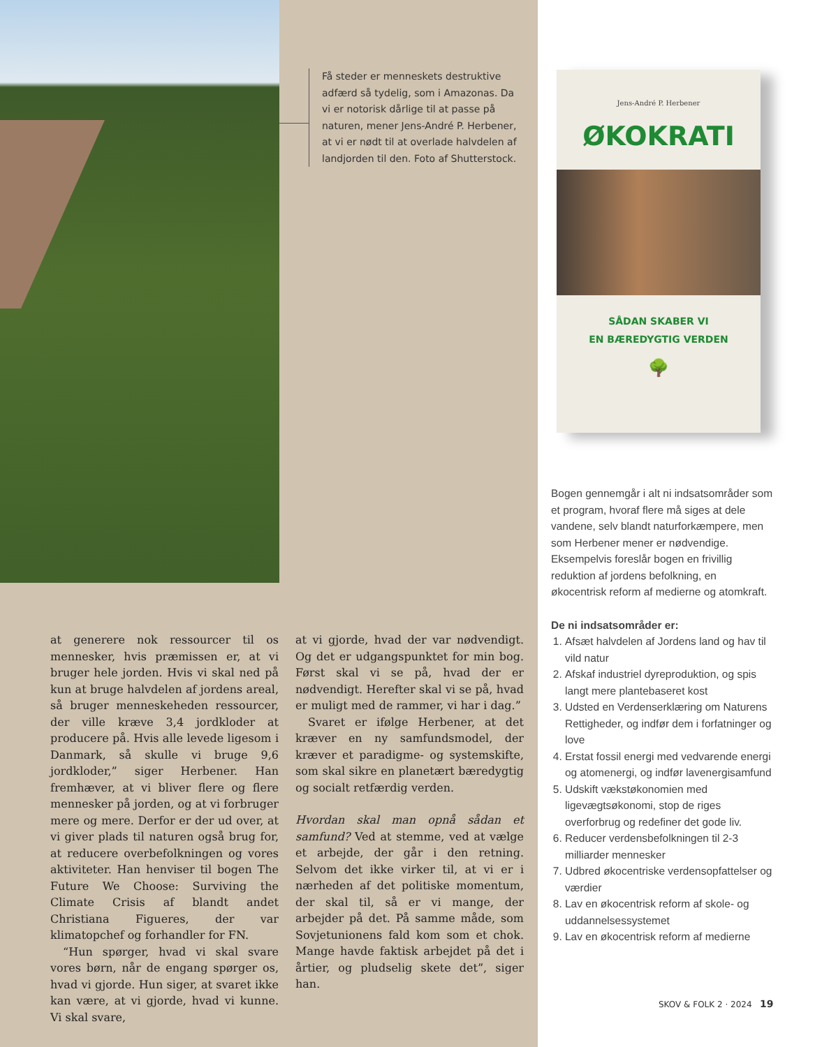Få steder er menneskets destruktive adfærd så tydelig, som i Amazonas. Da vi er notorisk dårlige til at passe på naturen, mener Jens-André P. Herbener, at vi er nødt til at overlade halvdelen af landjorden til den. Foto af Shutterstock.
Jens-André P. Herbener
ØKOKRATI
SÅDAN SKABER VI
EN BÆREDYGTIG VERDEN
🌳
at generere nok ressourcer til os mennesker, hvis præmissen er, at vi bruger hele jorden. Hvis vi skal ned på kun at bruge halvdelen af jordens areal, så bruger menneskeheden ressourcer, der ville kræve 3,4 jordkloder at producere på. Hvis alle levede ligesom i Danmark, så skulle vi bruge 9,6 jordkloder,” siger Herbener. Han fremhæver, at vi bliver flere og flere mennesker på jorden, og at vi forbruger mere og mere. Derfor er der ud over, at vi giver plads til naturen også brug for, at reducere overbefolkningen og vores aktiviteter. Han henviser til bogen The Future We Choose: Surviving the Climate Crisis af blandt andet Christiana Figueres, der var klimatopchef og forhandler for FN.
“Hun spørger, hvad vi skal svare vores børn, når de engang spørger os, hvad vi gjorde. Hun siger, at svaret ikke kan være, at vi gjorde, hvad vi kunne. Vi skal svare,
at vi gjorde, hvad der var nødvendigt. Og det er udgangspunktet for min bog. Først skal vi se på, hvad der er nødvendigt. Herefter skal vi se på, hvad er muligt med de rammer, vi har i dag.”
Svaret er ifølge Herbener, at det kræver en ny samfundsmodel, der kræver et paradigme- og systemskifte, som skal sikre en planetært bæredygtig og socialt retfærdig verden.
Hvordan skal man opnå sådan et samfund? Ved at stemme, ved at vælge et arbejde, der går i den retning. Selvom det ikke virker til, at vi er i nærheden af det politiske momentum, der skal til, så er vi mange, der arbejder på det. På samme måde, som Sovjetunionens fald kom som et chok. Mange havde faktisk arbejdet på det i årtier, og pludselig skete det”, siger han.
Bogen gennemgår i alt ni indsatsområder som et program, hvoraf flere må siges at dele vandene, selv blandt naturforkæmpere, men som Herbener mener er nødvendige. Eksempelvis foreslår bogen en frivillig reduktion af jordens befolkning, en økocentrisk reform af medierne og atomkraft.
De ni indsatsområder er:
1. Afsæt halvdelen af Jordens land og hav til vild natur
2. Afskaf industriel dyreproduktion, og spis langt mere plantebaseret kost
3. Udsted en Verdenserklæring om Naturens Rettigheder, og indfør dem i forfatninger og love
4. Erstat fossil energi med vedvarende energi og atomenergi, og indfør lavenergisamfund
5. Udskift vækstøkonomien med ligevægtsøkonomi, stop de riges overforbrug og redefiner det gode liv.
6. Reducer verdensbefolkningen til 2-3 milliarder mennesker
7. Udbred økocentriske verdensopfattelser og værdier
8. Lav en økocentrisk reform af skole- og uddannelsessystemet
9. Lav en økocentrisk reform af medierne
SKOV & FOLK 2 · 2024 19